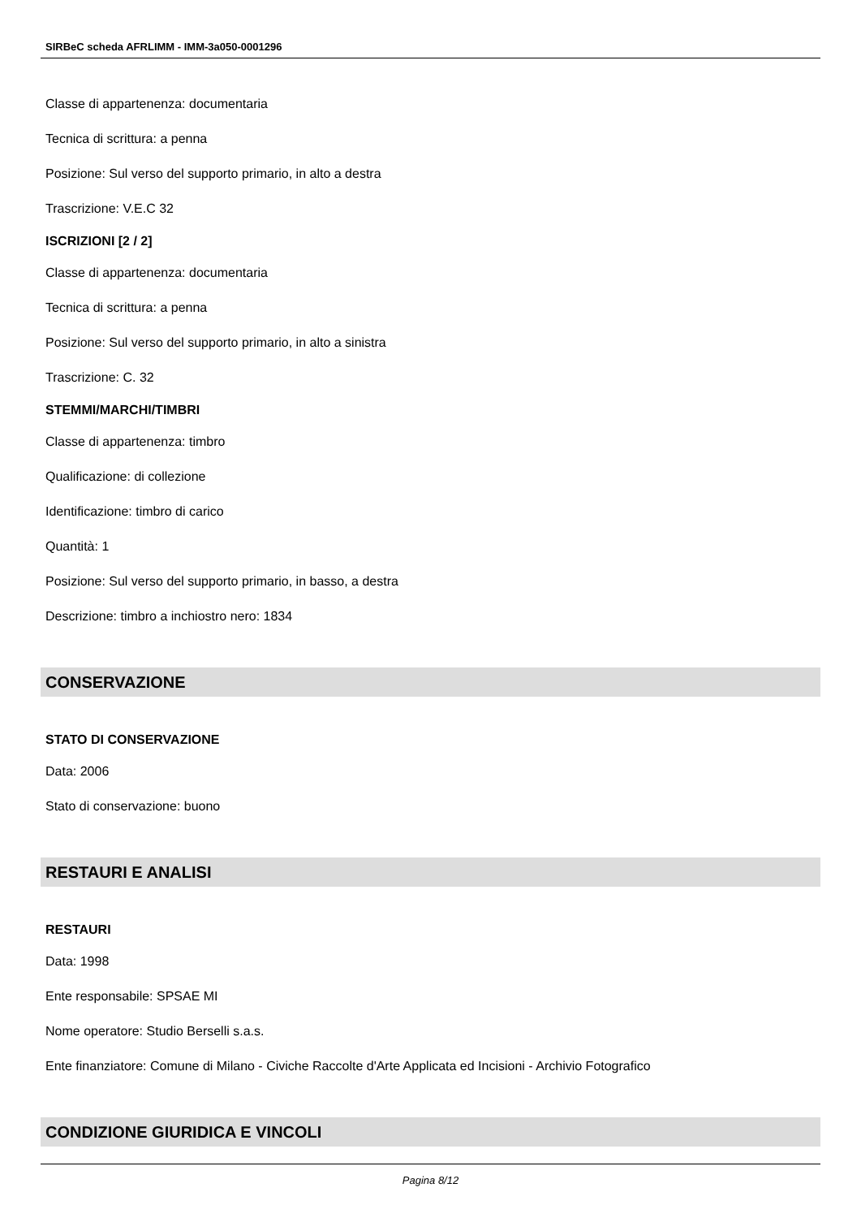SIRBeC scheda AFRLIMM - IMM-3a050-0001296
Classe di appartenenza: documentaria
Tecnica di scrittura: a penna
Posizione: Sul verso del supporto primario, in alto a destra
Trascrizione: V.E.C 32
ISCRIZIONI [2 / 2]
Classe di appartenenza: documentaria
Tecnica di scrittura: a penna
Posizione: Sul verso del supporto primario, in alto a sinistra
Trascrizione: C. 32
STEMMI/MARCHI/TIMBRI
Classe di appartenenza: timbro
Qualificazione: di collezione
Identificazione: timbro di carico
Quantità: 1
Posizione: Sul verso del supporto primario, in basso, a destra
Descrizione: timbro a inchiostro nero: 1834
CONSERVAZIONE
STATO DI CONSERVAZIONE
Data: 2006
Stato di conservazione: buono
RESTAURI E ANALISI
RESTAURI
Data: 1998
Ente responsabile: SPSAE MI
Nome operatore: Studio Berselli s.a.s.
Ente finanziatore: Comune di Milano - Civiche Raccolte d'Arte Applicata ed Incisioni - Archivio Fotografico
CONDIZIONE GIURIDICA E VINCOLI
Pagina 8/12